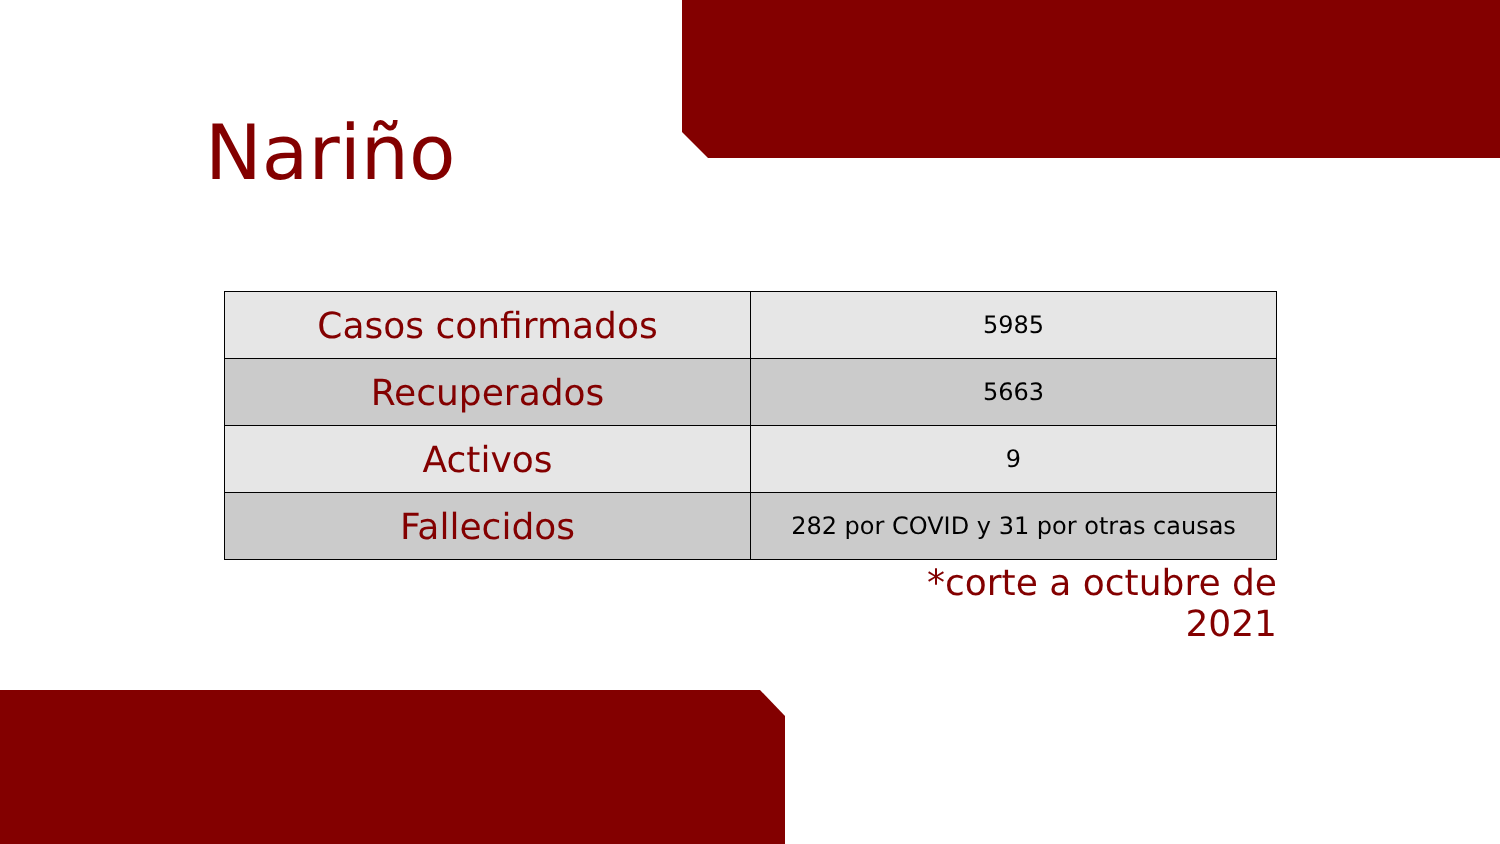Nariño
| Casos confirmados | 5985 |
| Recuperados | 5663 |
| Activos | 9 |
| Fallecidos | 282 por COVID y 31 por otras causas |
*corte a octubre de 2021